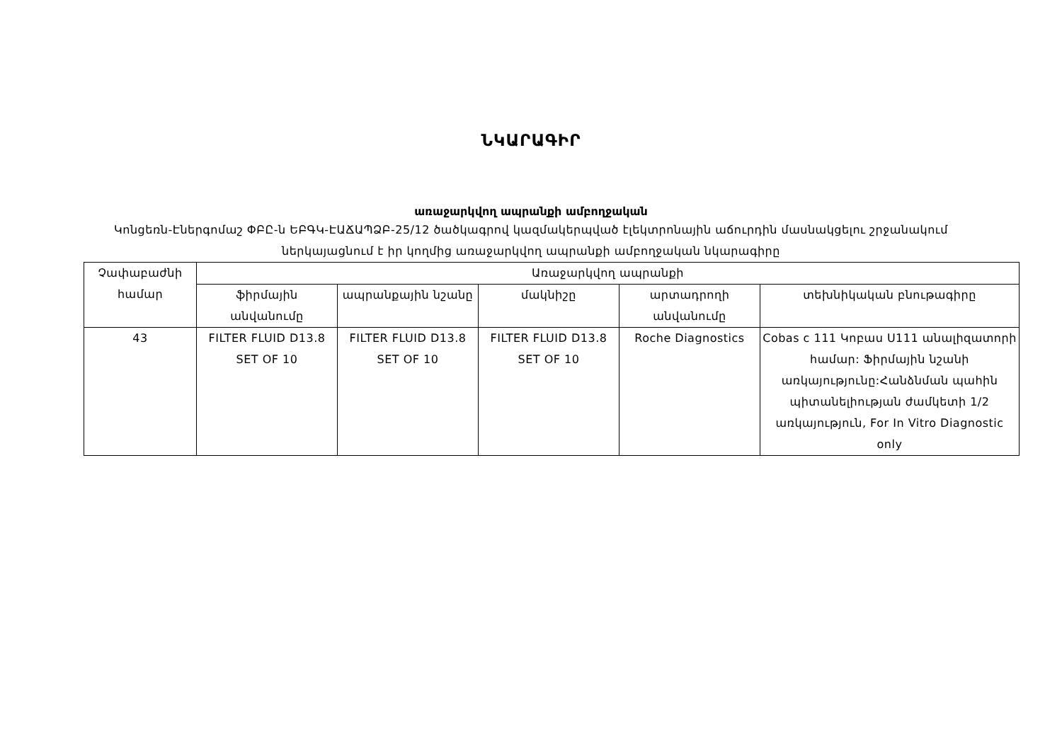ՆԿԱՐԱԳԻՐ
առաջարկվող ապրանքի ամբողջական
Կոնցեռն-Էներգոմաշ ՓԲԸ-ն ԵԲԳԿ-ԷԱՃԱՊՁԲ-25/12 ծածկագրով կազմակերպված էլեկտրոնային աճուրդին մասնակցելու շրջանակում ներկայացնում է իր կողմից առաջարկվող ապրանքի ամբողջական նկարագիրը
| Չափաբաժնի համար | Առաջարկվող ապրանքի | | | | |
| --- | --- | --- | --- | --- | --- |
| | ֆիրմային անվանումը | ապրանքային նշանը | մակնիշը | արտադրողի անվանումը | տեխնիկական բնութագիրը |
| 43 | FILTER FLUID D13.8 SET OF 10 | FILTER FLUID D13.8 SET OF 10 | FILTER FLUID D13.8 SET OF 10 | Roche Diagnostics | Cobas c 111 Կոբաս Ս111 անալիզատորի համար: Ֆիրմային նշանի առկայությունը:Հանձնման պահին պիտանելիության ժամկետի 1/2 առկայություն, For In Vitro Diagnostic only |